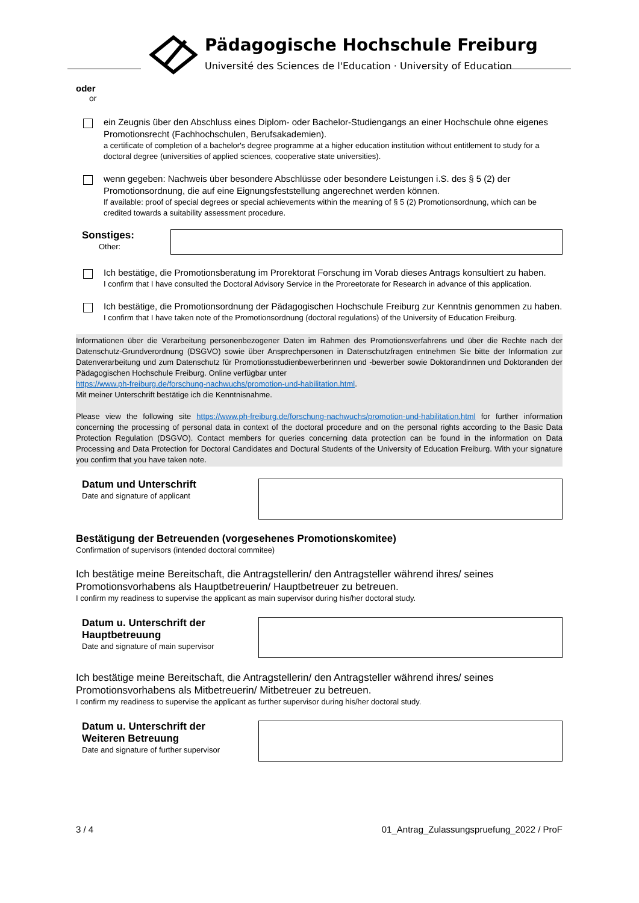Pädagogische Hochschule Freiburg
Université des Sciences de l'Education · University of Education
oder
or
ein Zeugnis über den Abschluss eines Diplom- oder Bachelor-Studiengangs an einer Hochschule ohne eigenes Promotionsrecht (Fachhochschulen, Berufsakademien).
a certificate of completion of a bachelor's degree programme at a higher education institution without entitlement to study for a doctoral degree (universities of applied sciences, cooperative state universities).
wenn gegeben: Nachweis über besondere Abschlüsse oder besondere Leistungen i.S. des § 5 (2) der Promotionsordnung, die auf eine Eignungsfeststellung angerechnet werden können.
If available: proof of special degrees or special achievements within the meaning of § 5 (2) Promotionsordnung, which can be credited towards a suitability assessment procedure.
Sonstiges:
Other:
Ich bestätige, die Promotionsberatung im Prorektorat Forschung im Vorab dieses Antrags konsultiert zu haben.
I confirm that I have consulted the Doctoral Advisory Service in the Proreetorate for Research in advance of this application.
Ich bestätige, die Promotionsordnung der Pädagogischen Hochschule Freiburg zur Kenntnis genommen zu haben.
I confirm that I have taken note of the Promotionsordnung (doctoral regulations) of the University of Education Freiburg.
Informationen über die Verarbeitung personenbezogener Daten im Rahmen des Promotionsverfahrens und über die Rechte nach der Datenschutz-Grundverordnung (DSGVO) sowie über Ansprechpersonen in Datenschutzfragen entnehmen Sie bitte der Information zur Datenverarbeitung und zum Datenschutz für Promotionsstudienbewerberinnen und -bewerber sowie Doktorandinnen und Doktoranden der Pädagogischen Hochschule Freiburg. Online verfügbar unter
https://www.ph-freiburg.de/forschung-nachwuchs/promotion-und-habilitation.html.
Mit meiner Unterschrift bestätige ich die Kenntnisnahme.
Please view the following site https://www.ph-freiburg.de/forschung-nachwuchs/promotion-und-habilitation.html for further information concerning the processing of personal data in context of the doctoral procedure and on the personal rights according to the Basic Data Protection Regulation (DSGVO). Contact members for queries concerning data protection can be found in the information on Data Processing and Data Protection for Doctoral Candidates and Doctural Students of the University of Education Freiburg. With your signature you confirm that you have taken note.
Datum und Unterschrift
Date and signature of applicant
Bestätigung der Betreuenden (vorgesehenes Promotionskomitee)
Confirmation of supervisors (intended doctoral commitee)
Ich bestätige meine Bereitschaft, die Antragstellerin/ den Antragsteller während ihres/ seines Promotionsvorhabens als Hauptbetreuerin/ Hauptbetreuer zu betreuen.
I confirm my readiness to supervise the applicant as main supervisor during his/her doctoral study.
Datum u. Unterschrift der
Hauptbetreuung
Date and signature of main supervisor
Ich bestätige meine Bereitschaft, die Antragstellerin/ den Antragsteller während ihres/ seines Promotionsvorhabens als Mitbetreuerin/ Mitbetreuer zu betreuen.
I confirm my readiness to supervise the applicant as further supervisor during his/her doctoral study.
Datum u. Unterschrift der
Weiteren Betreuung
Date and signature of further supervisor
3 / 4 01_Antrag_Zulassungspruefung_2022 / ProF